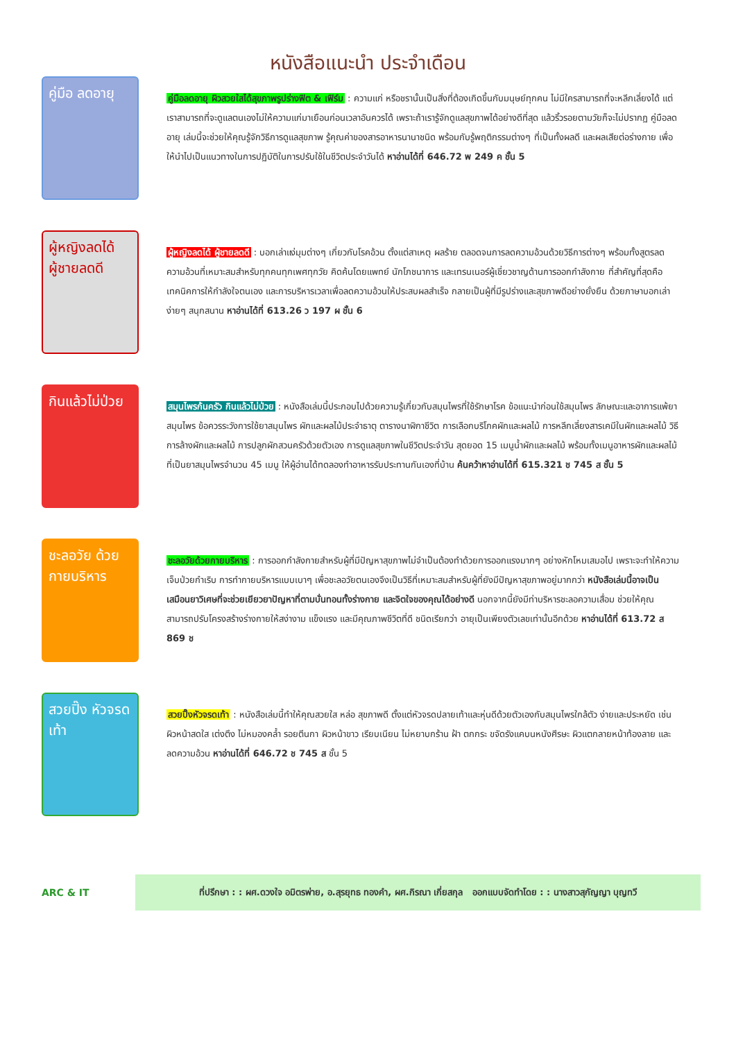หนังสือแนะนำ ประจำเดือน
คู่มือ ลดอายุ
คู่มือลดอายุ ผิวสวยใสได้สุขภาพรูปร่างฟิต & เฟิร์ม : ความแก่ หรือชรานั้นเป็นสิ่งที่ต้องเกิดขึ้นกับมนุษย์ทุกคน ไม่มีใครสามารถที่จะหลีกเลี่ยงได้ แต่เราสามารถที่จะดูแลตนเองไม่ให้ความแก่มาเยือนก่อนเวลาอันควรได้ เพราะถ้าเรารู้จักดูแลสุขภาพได้อย่างดีที่สุด แล้วริ้วรอยตามวัยก็จะไม่ปรากฏ คู่มือลดอายุ เล่มนี้จะช่วยให้คุณรู้จักวิธีการดูแลสุขภาพ รู้คุณค่าของสารอาหารนานาชนิด พร้อมกับรู้พฤติกรรมต่างๆ ที่เป็นทั้งผลดี และผลเสียต่อร่างกาย เพื่อให้นำไปเป็นแนวทางในการปฏิบัติในการปรับใช้ในชีวิตประจำวันได้ หาอ่านได้ที่ 646.72 พ 249 ค ชั้น 5
ผู้หญิงลดได้ ผู้ชายลดดี
ผู้หญิงลดได้ ผู้ชายลดดี : บอกเล่าแง่มุมต่างๆ เกี่ยวกับโรคอ้วน ตั้งแต่สาเหตุ ผลร้าย ตลอดจนการลดความอ้วนด้วยวิธีการต่างๆ พร้อมทั้งสูตรลดความอ้วนที่เหมาะสมสำหรับทุกคนทุกเพศทุกวัย คิดค้นโดยแพทย์ นักโภชนาการ และเทรนเนอร์ผู้เชี่ยวชาญด้านการออกกำลังกาย ที่สำคัญที่สุดคือเทคนิคการให้กำลังใจตนเอง และการบริหารเวลาเพื่อลดความอ้วนให้ประสบผลสำเร็จ กลายเป็นผู้ที่มีรูปร่างและสุขภาพดีอย่างยั่งยืน ด้วยภาษาบอกเล่าง่ายๆ สนุกสนาน หาอ่านได้ที่ 613.26 ว 197 ผ ชั้น 6
กินแล้วไม่ป่วย
สมุนไพรก้นครัว กินแล้วไม่ป่วย : หนังสือเล่มนี้ประกอบไปด้วยความรู้เกี่ยวกับสมุนไพรที่ใช้รักษาโรค ข้อแนะนำก่อนใช้สมุนไพร ลักษณะและอาการแพ้ยาสมุนไพร ข้อควรระวังการใช้ยาสมุนไพร ผักและผลไม้ประจำธาตุ ตารางนาฬิกาชีวิต การเลือกบริโภคผักและผลไม้ การหลีกเลี่ยงสารเคมีในผักและผลไม้ วิธีการล้างผักและผลไม้ การปลูกผักสวนครัวด้วยตัวเอง การดูแลสุขภาพในชีวิตประจำวัน สุดยอด 15 เมนูน้ำผักและผลไม้ พร้อมทั้งเมนูอาหารผักและผลไม้ที่เป็นยาสมุนไพรจำนวน 45 เมนู ให้ผู้อ่านได้ทดลองทำอาหารรับประทานกันเองที่บ้าน ค้นคว้าหาอ่านได้ที่ 615.321 ช 745 ส ชั้น 5
ชะลอวัย ด้วยกายบริหาร
ชะลอวัยด้วยกายบริหาร : การออกกำลังกายสำหรับผู้ที่มีปัญหาสุขภาพไม่จำเป็นต้องทำด้วยการออกแรงมากๆ อย่างหักโหมเสมอไป เพราะจะทำให้ความเจ็บป่วยกำเริบ การทำกายบริหารแบบเบาๆ เพื่อชะลอวัยตนเองจึงเป็นวิธีที่เหมาะสมสำหรับผู้ที่ยังมีปัญหาสุขภาพอยู่มากกว่า หนังสือเล่มนี้อาจเป็นเสมือนยาวิเศษที่จะช่วยเยียวยาปัญหาที่ตามบั่นทอนทั้งร่างกาย และจิตใจของคุณได้อย่างดี นอกจากนี้ยังมีท่าบริหารชะลอความเสื่อม ช่วยให้คุณสามารถปรับโครงสร้างร่างกายให้สง่างาม แข็งแรง และมีคุณภาพชีวิตที่ดี ชนิดเรียกว่า อายุเป็นเพียงตัวเลขเท่านั้นอีกด้วย หาอ่านได้ที่ 613.72 ส 869 ช
สวยปิ๊ง หัวจรดเท้า
สวยปิ๊งหัวจรดเท้า : หนังสือเล่มนี้ทำให้คุณสวยใส หล่อ สุขภาพดี ตั้งแต่หัวจรดปลายเท้าและหุ่นดีด้วยตัวเองกับสมุนไพรใกล้ตัว ง่ายและประหยัด เช่น ผิวหน้าสดใส เต่งตึง ไม่หมองคล้ำ รอยตีนกา ผิวหน้าขาว เรียบเนียน ไม่หยาบกร้าน ฝ้า ตกกระ ขจัดรังแคบนหนังศีรษะ ผิวแตกลายหน้าท้องลาย และลดความอ้วน หาอ่านได้ที่ 646.72 ช 745 ส ชั้น 5
ARC & IT
ที่ปรึกษา : : ผศ.ดวงใจ อมิตรพ่าย, อ.สุรยุทธ ทองคำ, ผศ.กิรณา เกี่ยสกุล ออกแบบจัดทำโดย : : นางสาวสุกัญญา บุญทวี